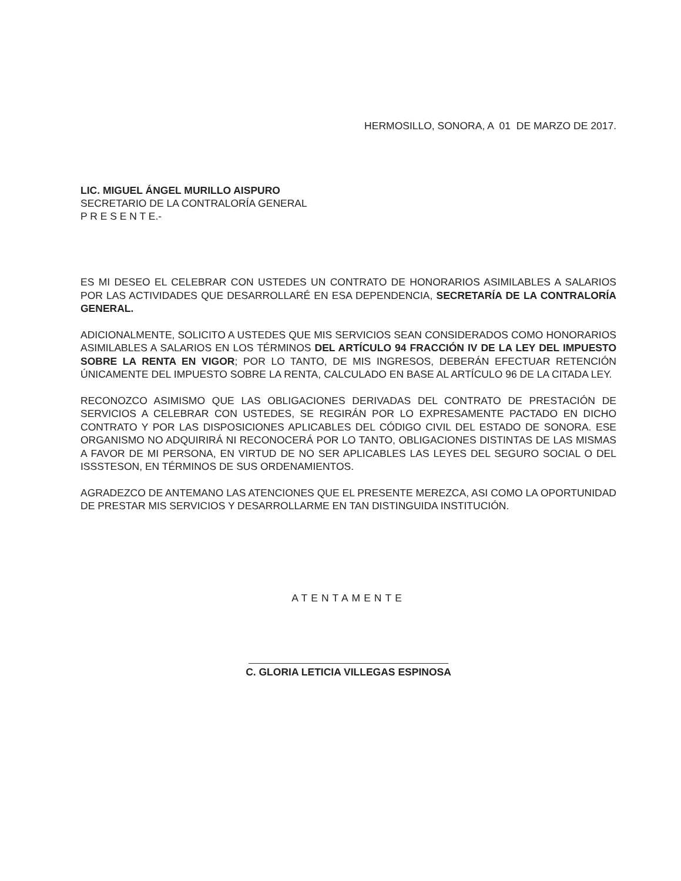HERMOSILLO, SONORA, A 01 DE MARZO DE 2017.
LIC. MIGUEL ÁNGEL MURILLO AISPURO
SECRETARIO DE LA CONTRALORÍA GENERAL
P R E S E N T E.-
ES MI DESEO EL CELEBRAR CON USTEDES UN CONTRATO DE HONORARIOS ASIMILABLES A SALARIOS POR LAS ACTIVIDADES QUE DESARROLLARÉ EN ESA DEPENDENCIA, SECRETARÍA DE LA CONTRALORÍA GENERAL.
ADICIONALMENTE, SOLICITO A USTEDES QUE MIS SERVICIOS SEAN CONSIDERADOS COMO HONORARIOS ASIMILABLES A SALARIOS EN LOS TÉRMINOS DEL ARTÍCULO 94 FRACCIÓN IV DE LA LEY DEL IMPUESTO SOBRE LA RENTA EN VIGOR; POR LO TANTO, DE MIS INGRESOS, DEBERÁN EFECTUAR RETENCIÓN ÚNICAMENTE DEL IMPUESTO SOBRE LA RENTA, CALCULADO EN BASE AL ARTÍCULO 96 DE LA CITADA LEY.
RECONOZCO ASIMISMO QUE LAS OBLIGACIONES DERIVADAS DEL CONTRATO DE PRESTACIÓN DE SERVICIOS A CELEBRAR CON USTEDES, SE REGIRÁN POR LO EXPRESAMENTE PACTADO EN DICHO CONTRATO Y POR LAS DISPOSICIONES APLICABLES DEL CÓDIGO CIVIL DEL ESTADO DE SONORA. ESE ORGANISMO NO ADQUIRIRÁ NI RECONOCERÁ POR LO TANTO, OBLIGACIONES DISTINTAS DE LAS MISMAS A FAVOR DE MI PERSONA, EN VIRTUD DE NO SER APLICABLES LAS LEYES DEL SEGURO SOCIAL O DEL ISSSTESON, EN TÉRMINOS DE SUS ORDENAMIENTOS.
AGRADEZCO DE ANTEMANO LAS ATENCIONES QUE EL PRESENTE MEREZCA, ASI COMO LA OPORTUNIDAD DE PRESTAR MIS SERVICIOS Y DESARROLLARME EN TAN DISTINGUIDA INSTITUCIÓN.
ATENTAMENTE
C. GLORIA LETICIA VILLEGAS ESPINOSA